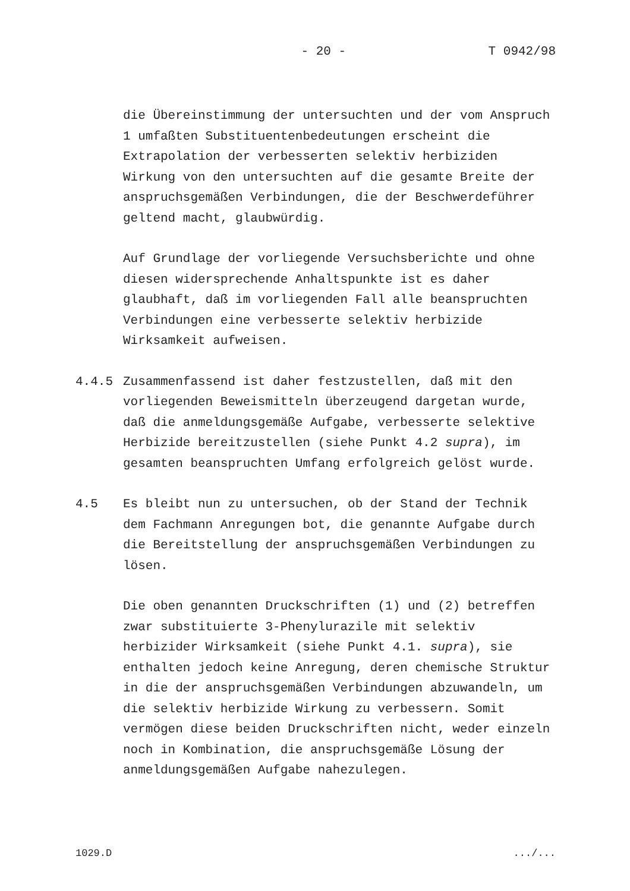- 20 - T 0942/98
die Übereinstimmung der untersuchten und der vom Anspruch 1 umfaßten Substituentenbedeutungen erscheint die Extrapolation der verbesserten selektiv herbiziden Wirkung von den untersuchten auf die gesamte Breite der anspruchsgemäßen Verbindungen, die der Beschwerdeführer geltend macht, glaubwürdig.
Auf Grundlage der vorliegende Versuchsberichte und ohne diesen widersprechende Anhaltspunkte ist es daher glaubhaft, daß im vorliegenden Fall alle beanspruchten Verbindungen eine verbesserte selektiv herbizide Wirksamkeit aufweisen.
4.4.5 Zusammenfassend ist daher festzustellen, daß mit den vorliegenden Beweismitteln überzeugend dargetan wurde, daß die anmeldungsgemäße Aufgabe, verbesserte selektive Herbizide bereitzustellen (siehe Punkt 4.2 supra), im gesamten beanspruchten Umfang erfolgreich gelöst wurde.
4.5 Es bleibt nun zu untersuchen, ob der Stand der Technik dem Fachmann Anregungen bot, die genannte Aufgabe durch die Bereitstellung der anspruchsgemäßen Verbindungen zu lösen.
Die oben genannten Druckschriften (1) und (2) betreffen zwar substituierte 3-Phenylurazile mit selektiv herbizider Wirksamkeit (siehe Punkt 4.1. supra), sie enthalten jedoch keine Anregung, deren chemische Struktur in die der anspruchsgemäßen Verbindungen abzuwandeln, um die selektiv herbizide Wirkung zu verbessern. Somit vermögen diese beiden Druckschriften nicht, weder einzeln noch in Kombination, die anspruchsgemäße Lösung der anmeldungsgemäßen Aufgabe nahezulegen.
1029.D.../...